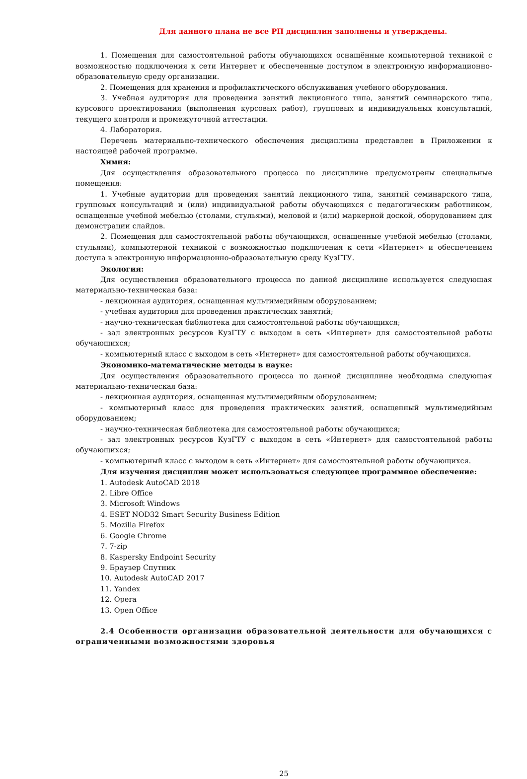Для данного плана не все РП дисциплин заполнены и утверждены.
1. Помещения для самостоятельной работы обучающихся оснащённые компьютерной техникой с возможностью подключения к сети Интернет и обеспеченные доступом в электронную информационно-образовательную среду организации.
2. Помещения для хранения и профилактического обслуживания учебного оборудования.
3. Учебная аудитория для проведения занятий лекционного типа, занятий семинарского типа, курсового проектирования (выполнения курсовых работ), групповых и индивидуальных консультаций, текущего контроля и промежуточной аттестации.
4. Лаборатория.
Перечень материально-технического обеспечения дисциплины представлен в Приложении к настоящей рабочей программе.
Химия:
Для осуществления образовательного процесса по дисциплине предусмотрены специальные помещения:
1. Учебные аудитории для проведения занятий лекционного типа, занятий семинарского типа, групповых консультаций и (или) индивидуальной работы обучающихся с педагогическим работником, оснащенные учебной мебелью (столами, стульями), меловой и (или) маркерной доской, оборудованием для демонстрации слайдов.
2. Помещения для самостоятельной работы обучающихся, оснащенные учебной мебелью (столами, стульями), компьютерной техникой с возможностью подключения к сети «Интернет» и обеспечением доступа в электронную информационно-образовательную среду КузГТУ.
Экология:
Для осуществления образовательного процесса по данной дисциплине используется следующая материально-техническая база:
- лекционная аудитория, оснащенная мультимедийным оборудованием;
- учебная аудитория для проведения практических занятий;
- научно-техническая библиотека для самостоятельной работы обучающихся;
- зал электронных ресурсов КузГТУ с выходом в сеть «Интернет» для самостоятельной работы обучающихся;
- компьютерный класс с выходом в сеть «Интернет» для самостоятельной работы обучающихся.
Экономико-математические методы в науке:
Для осуществления образовательного процесса по данной дисциплине необходима следующая материально-техническая база:
- лекционная аудитория, оснащенная мультимедийным оборудованием;
- компьютерный класс для проведения практических занятий, оснащенный мультимедийным оборудованием;
- научно-техническая библиотека для самостоятельной работы обучающихся;
- зал электронных ресурсов КузГТУ с выходом в сеть «Интернет» для самостоятельной работы обучающихся;
- компьютерный класс с выходом в сеть «Интернет» для самостоятельной работы обучающихся.
Для изучения дисциплин может использоваться следующее программное обеспечение:
1. Autodesk AutoCAD 2018
2. Libre Office
3. Microsoft Windows
4. ESET NOD32 Smart Security Business Edition
5. Mozilla Firefox
6. Google Chrome
7. 7-zip
8. Kaspersky Endpoint Security
9. Браузер Спутник
10. Autodesk AutoCAD 2017
11. Yandex
12. Opera
13. Open Office
2.4 Особенности организации образовательной деятельности для обучающихся с ограниченными возможностями здоровья
25